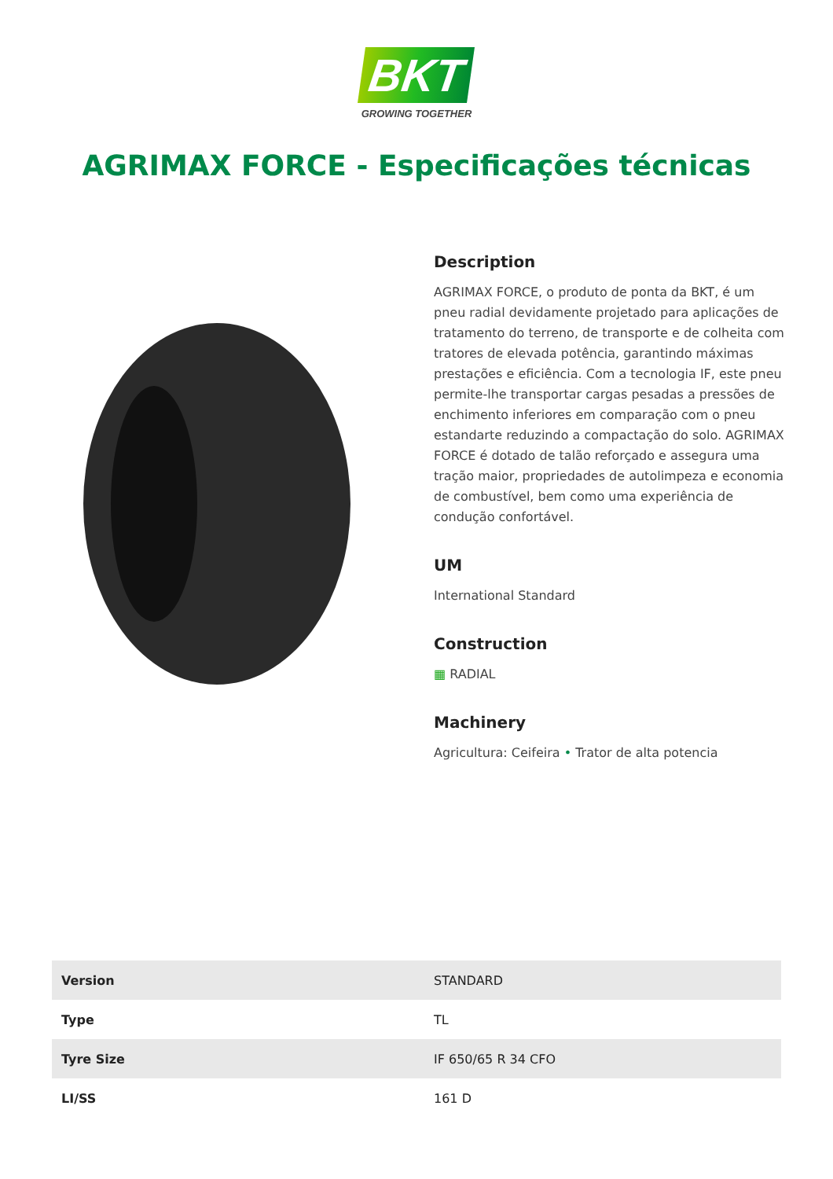BKT
GROWING TOGETHER
AGRIMAX FORCE - Especificações técnicas
Description
AGRIMAX FORCE, o produto de ponta da BKT, é um pneu radial devidamente projetado para aplicações de tratamento do terreno, de transporte e de colheita com tratores de elevada potência, garantindo máximas prestações e eficiência. Com a tecnologia IF, este pneu permite-lhe transportar cargas pesadas a pressões de enchimento inferiores em comparação com o pneu estandarte reduzindo a compactação do solo. AGRIMAX FORCE é dotado de talão reforçado e assegura uma tração maior, propriedades de autolimpeza e economia de combustível, bem como uma experiência de condução confortável.
UM
International Standard
Construction
▦ RADIAL
Machinery
Agricultura: Ceifeira • Trator de alta potencia
| Version | STANDARD |
| Type | TL |
| Tyre Size | IF 650/65 R 34 CFO |
| LI/SS | 161 D |